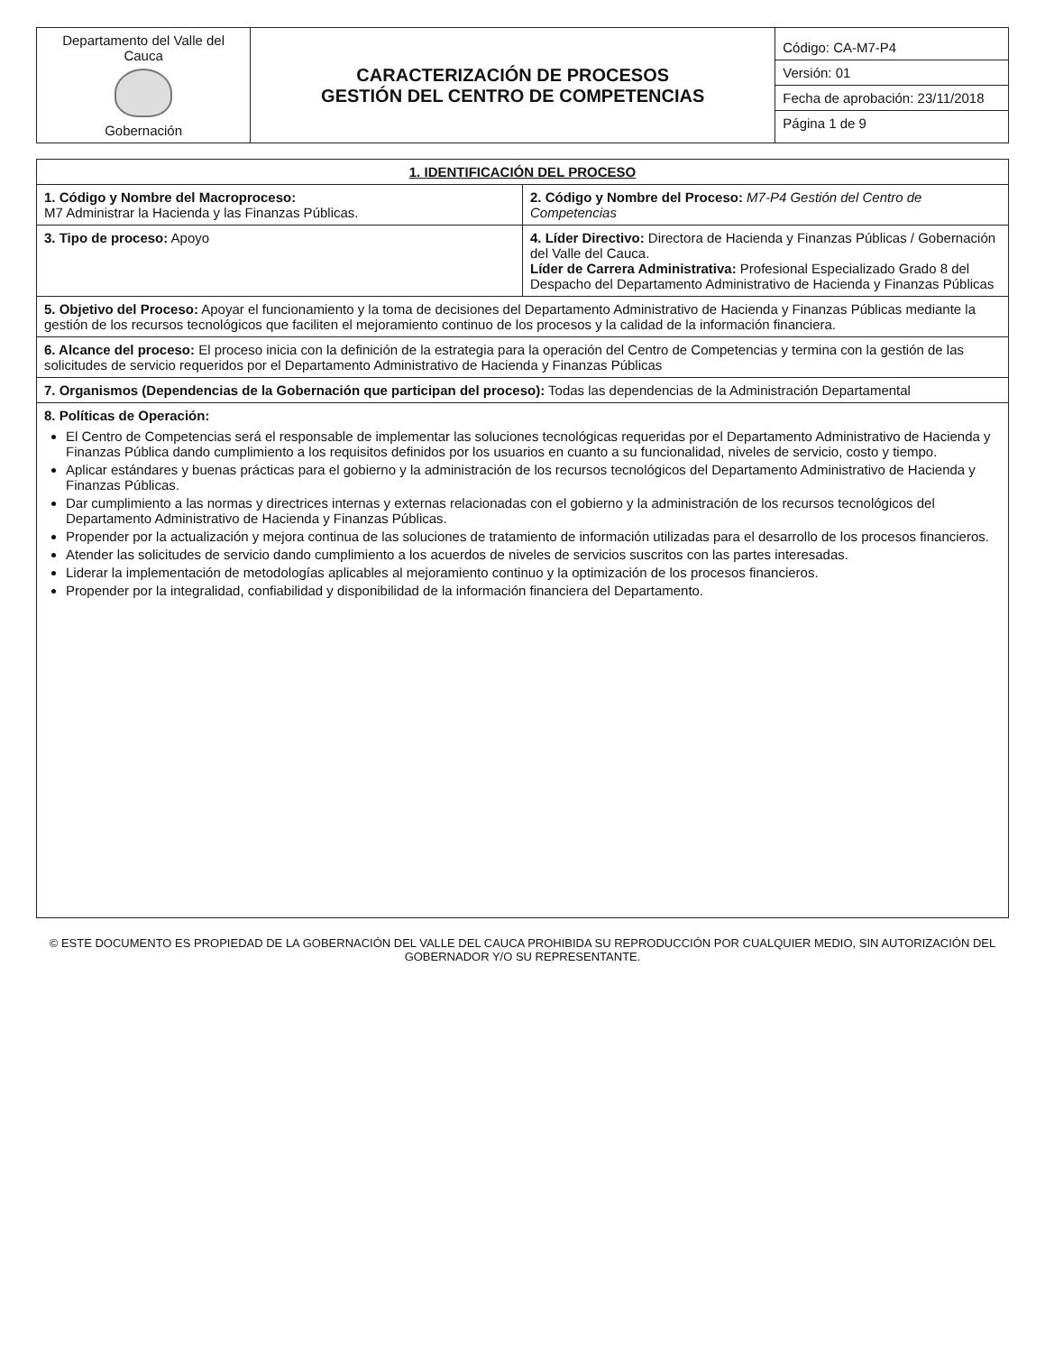| Departamento del Valle del Cauca Gobernación | CARACTERIZACIÓN DE PROCESOS GESTIÓN DEL CENTRO DE COMPETENCIAS | Código: CA-M7-P4 Versión: 01 Fecha de aprobación: 23/11/2018 Página 1 de 9 |
| 1. IDENTIFICACIÓN DEL PROCESO | |
| --- | --- |
| 1. Código y Nombre del Macroproceso: M7 Administrar la Hacienda y las Finanzas Públicas. | 2. Código y Nombre del Proceso: M7-P4 Gestión del Centro de Competencias |
| 3. Tipo de proceso: Apoyo | 4. Líder Directivo: Directora de Hacienda y Finanzas Públicas / Gobernación del Valle del Cauca. Líder de Carrera Administrativa: Profesional Especializado Grado 8 del Despacho del Departamento Administrativo de Hacienda y Finanzas Públicas |
| 5. Objetivo del Proceso: Apoyar el funcionamiento y la toma de decisiones del Departamento Administrativo de Hacienda y Finanzas Públicas mediante la gestión de los recursos tecnológicos que faciliten el mejoramiento continuo de los procesos y la calidad de la información financiera. | |
| 6. Alcance del proceso: El proceso inicia con la definición de la estrategia para la operación del Centro de Competencias y termina con la gestión de las solicitudes de servicio requeridos por el Departamento Administrativo de Hacienda y Finanzas Públicas | |
| 7. Organismos (Dependencias de la Gobernación que participan del proceso): Todas las dependencias de la Administración Departamental | |
| 8. Políticas de Operación: El Centro de Competencias será el responsable de implementar las soluciones tecnológicas requeridas por el Departamento Administrativo de Hacienda y Finanzas Pública dando cumplimiento a los requisitos definidos por los usuarios en cuanto a su funcionalidad, niveles de servicio, costo y tiempo. Aplicar estándares y buenas prácticas para el gobierno y la administración de los recursos tecnológicos del Departamento Administrativo de Hacienda y Finanzas Públicas. Dar cumplimiento a las normas y directrices internas y externas relacionadas con el gobierno y la administración de los recursos tecnológicos del Departamento Administrativo de Hacienda y Finanzas Públicas. Propender por la actualización y mejora continua de las soluciones de tratamiento de información utilizadas para el desarrollo de los procesos financieros. Atender las solicitudes de servicio dando cumplimiento a los acuerdos de niveles de servicios suscritos con las partes interesadas. Liderar la implementación de metodologías aplicables al mejoramiento continuo y la optimización de los procesos financieros. Propender por la integralidad, confiabilidad y disponibilidad de la información financiera del Departamento. | |
© ESTE DOCUMENTO ES PROPIEDAD DE LA GOBERNACIÓN DEL VALLE DEL CAUCA PROHIBIDA SU REPRODUCCIÓN POR CUALQUIER MEDIO, SIN AUTORIZACIÓN DEL GOBERNADOR Y/O SU REPRESENTANTE.